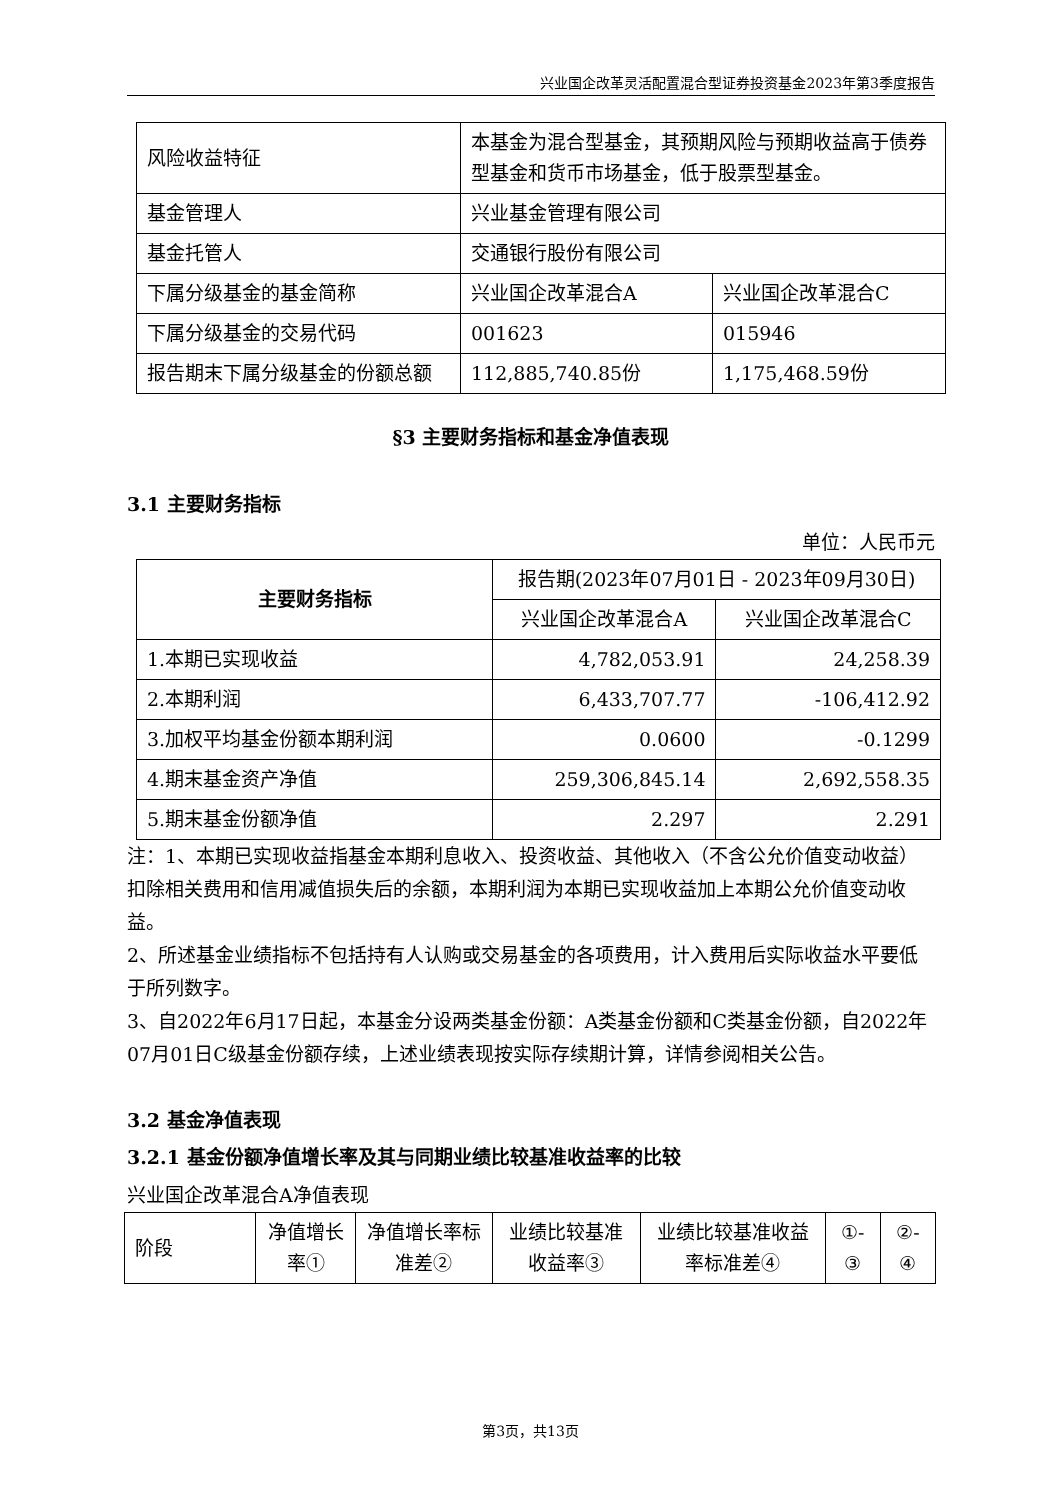兴业国企改革灵活配置混合型证券投资基金2023年第3季度报告
| 风险收益特征 | 本基金为混合型基金，其预期风险与预期收益高于债券型基金和货币市场基金，低于股票型基金。 | |
| 基金管理人 | 兴业基金管理有限公司 | |
| 基金托管人 | 交通银行股份有限公司 | |
| 下属分级基金的基金简称 | 兴业国企改革混合A | 兴业国企改革混合C |
| 下属分级基金的交易代码 | 001623 | 015946 |
| 报告期末下属分级基金的份额总额 | 112,885,740.85份 | 1,175,468.59份 |
§3 主要财务指标和基金净值表现
3.1 主要财务指标
单位：人民币元
| 主要财务指标 | 报告期(2023年07月01日 - 2023年09月30日) | |
| --- | --- | --- |
| | 兴业国企改革混合A | 兴业国企改革混合C |
| 1.本期已实现收益 | 4,782,053.91 | 24,258.39 |
| 2.本期利润 | 6,433,707.77 | -106,412.92 |
| 3.加权平均基金份额本期利润 | 0.0600 | -0.1299 |
| 4.期末基金资产净值 | 259,306,845.14 | 2,692,558.35 |
| 5.期末基金份额净值 | 2.297 | 2.291 |
注：1、本期已实现收益指基金本期利息收入、投资收益、其他收入（不含公允价值变动收益）扣除相关费用和信用减值损失后的余额，本期利润为本期已实现收益加上本期公允价值变动收益。
2、所述基金业绩指标不包括持有人认购或交易基金的各项费用，计入费用后实际收益水平要低于所列数字。
3、自2022年6月17日起，本基金分设两类基金份额：A类基金份额和C类基金份额，自2022年07月01日C级基金份额存续，上述业绩表现按实际存续期计算，详情参阅相关公告。
3.2 基金净值表现
3.2.1 基金份额净值增长率及其与同期业绩比较基准收益率的比较
兴业国企改革混合A净值表现
| 阶段 | 净值增长率① | 净值增长率标准差② | 业绩比较基准收益率③ | 业绩比较基准收益率标准差④ | ①-③ | ②-④ |
第3页，共13页